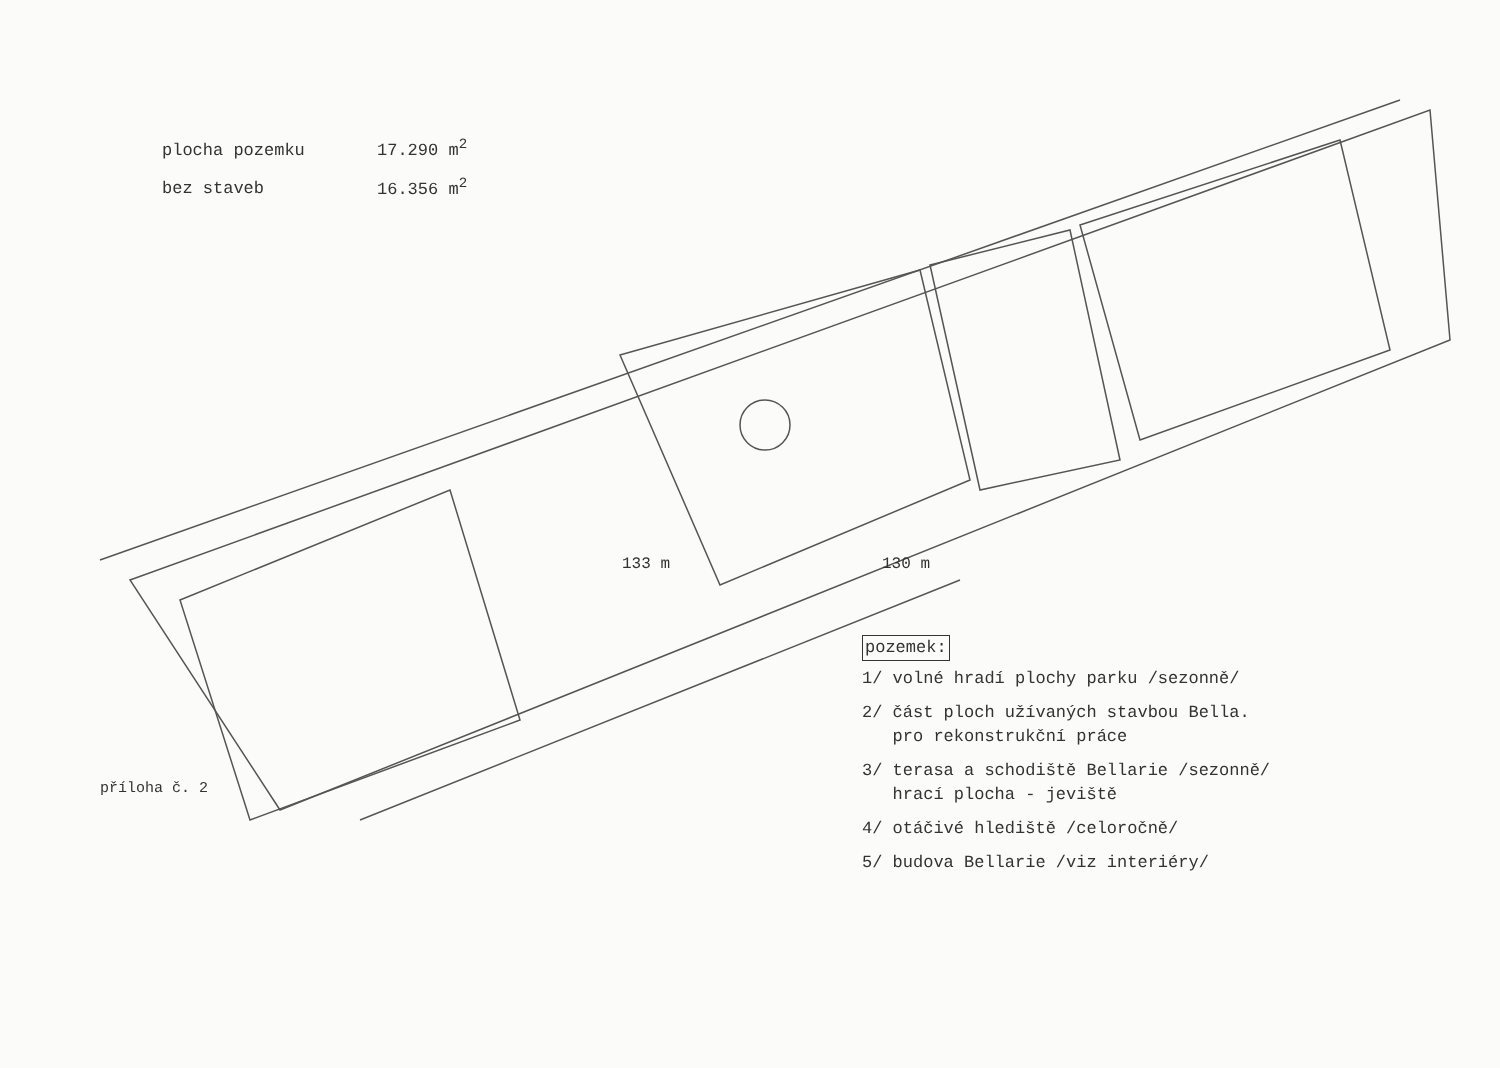plocha pozemku 17.290 m<sup>2</sup>
bez staveb 16.356 m<sup>2</sup>
133 m 130 m
pozemek:
1/ volné hradí plochy parku /sezonně/
2/ část ploch užívaných stavbou Bella.
pro rekonstrukční práce
3/ terasa a schodiště Bellarie /sezonně/
hrací plocha - jeviště
4/ otáčivé hlediště /celoročně/
5/ budova Bellarie /viz interiéry/
příloha č. 2